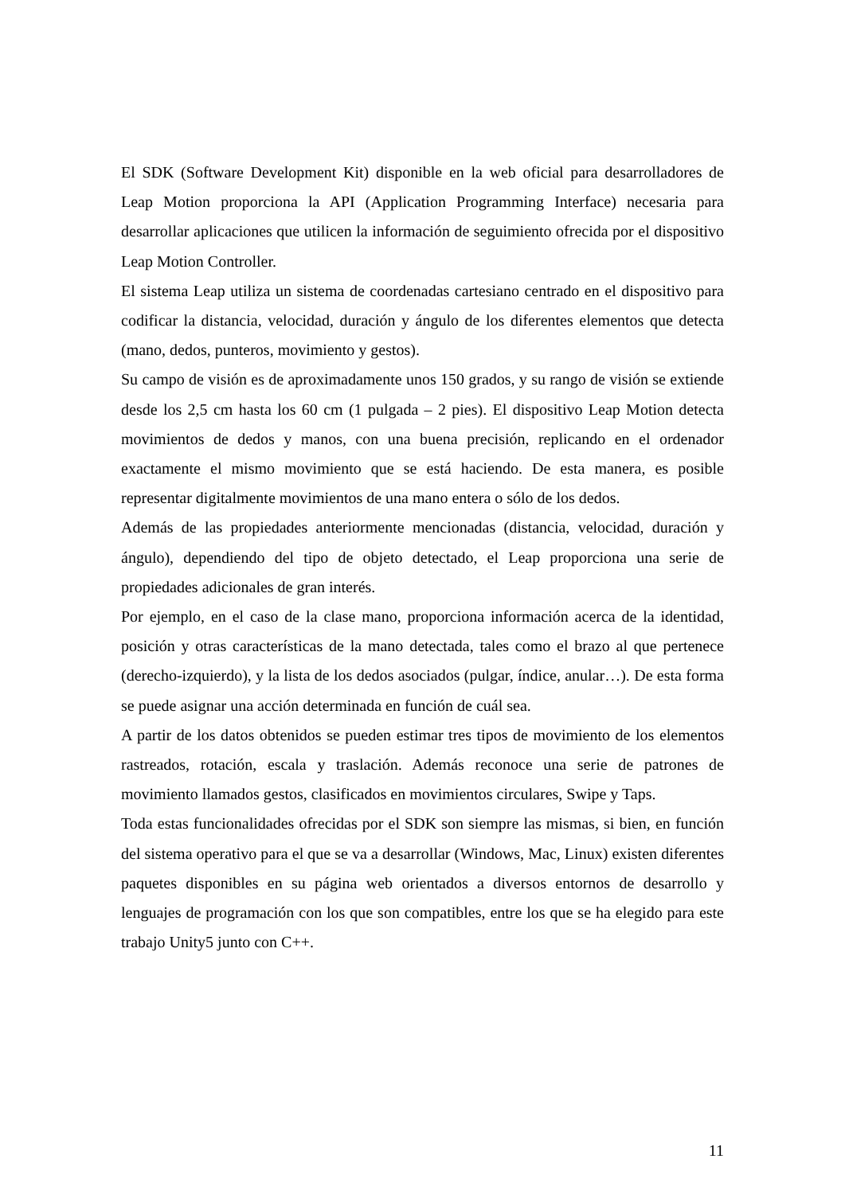El SDK (Software Development Kit) disponible en la web oficial para desarrolladores de Leap Motion proporciona la API (Application Programming Interface) necesaria para desarrollar aplicaciones que utilicen la información de seguimiento ofrecida por el dispositivo Leap Motion Controller.
El sistema Leap utiliza un sistema de coordenadas cartesiano centrado en el dispositivo para codificar la distancia, velocidad, duración y ángulo de los diferentes elementos que detecta (mano, dedos, punteros, movimiento y gestos).
Su campo de visión es de aproximadamente unos 150 grados, y su rango de visión se extiende desde los 2,5 cm hasta los 60 cm (1 pulgada – 2 pies). El dispositivo Leap Motion detecta movimientos de dedos y manos, con una buena precisión, replicando en el ordenador exactamente el mismo movimiento que se está haciendo. De esta manera, es posible representar digitalmente movimientos de una mano entera o sólo de los dedos.
Además de las propiedades anteriormente mencionadas (distancia, velocidad, duración y ángulo), dependiendo del tipo de objeto detectado, el Leap proporciona una serie de propiedades adicionales de gran interés.
Por ejemplo, en el caso de la clase mano, proporciona información acerca de la identidad, posición y otras características de la mano detectada, tales como el brazo al que pertenece (derecho-izquierdo), y la lista de los dedos asociados (pulgar, índice, anular…). De esta forma se puede asignar una acción determinada en función de cuál sea.
A partir de los datos obtenidos se pueden estimar tres tipos de movimiento de los elementos rastreados, rotación, escala y traslación. Además reconoce una serie de patrones de movimiento llamados gestos, clasificados en movimientos circulares, Swipe y Taps.
Toda estas funcionalidades ofrecidas por el SDK son siempre las mismas, si bien, en función del sistema operativo para el que se va a desarrollar (Windows, Mac, Linux) existen diferentes paquetes disponibles en su página web orientados a diversos entornos de desarrollo y lenguajes de programación con los que son compatibles, entre los que se ha elegido para este trabajo Unity5 junto con C++.
11